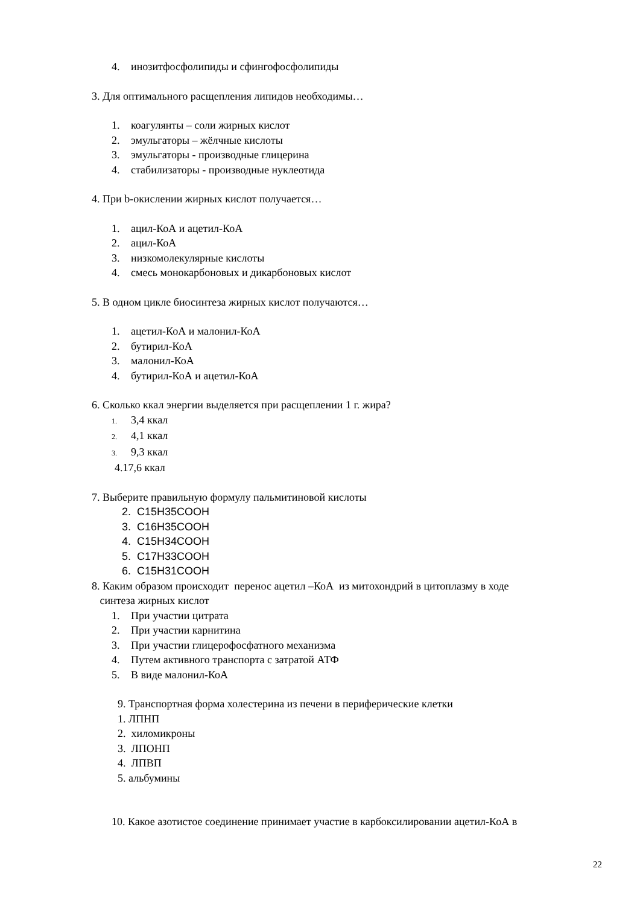4. инозитфосфолипиды и сфингофосфолипиды
3. Для оптимального расщепления липидов необходимы…
1. коагулянты – соли жирных кислот
2. эмульгаторы – жёлчные кислоты
3. эмульгаторы - производные глицерина
4. стабилизаторы - производные нуклеотида
4. При b-окислении жирных кислот получается…
1. ацил-КоА и ацетил-КоА
2. ацил-КоА
3. низкомолекулярные кислоты
4. смесь монокарбоновых и дикарбоновых кислот
5. В одном цикле биосинтеза жирных кислот получаются…
1. ацетил-КоА и малонил-КоА
2. бутирил-КоА
3. малонил-КоА
4. бутирил-КоА и ацетил-КоА
6. Сколько ккал энергии выделяется при расщеплении 1 г. жира?
1. 3,4 ккал
2. 4,1 ккал
3. 9,3 ккал
4.17,6 ккал
7. Выберите правильную формулу пальмитиновой кислоты
2. C15H35COOH
3. C16H35COOH
4. C15H34COOH
5. C17H33COOH
6. C15H31COOH
8. Каким образом происходит перенос ацетил –КоА из митохондрий в цитоплазму в ходе
синтеза жирных кислот
1. При участии цитрата
2. При участии карнитина
3. При участии глицерофосфатного механизма
4. Путем активного транспорта с затратой АТФ
5. В виде малонил-КоА
9. Транспортная форма холестерина из печени в периферические клетки
1. ЛПНП
2. хиломикроны
3. ЛПОНП
4. ЛПВП
5. альбумины
10. Какое азотистое соединение принимает участие в карбоксилировании ацетил-КоА в
22